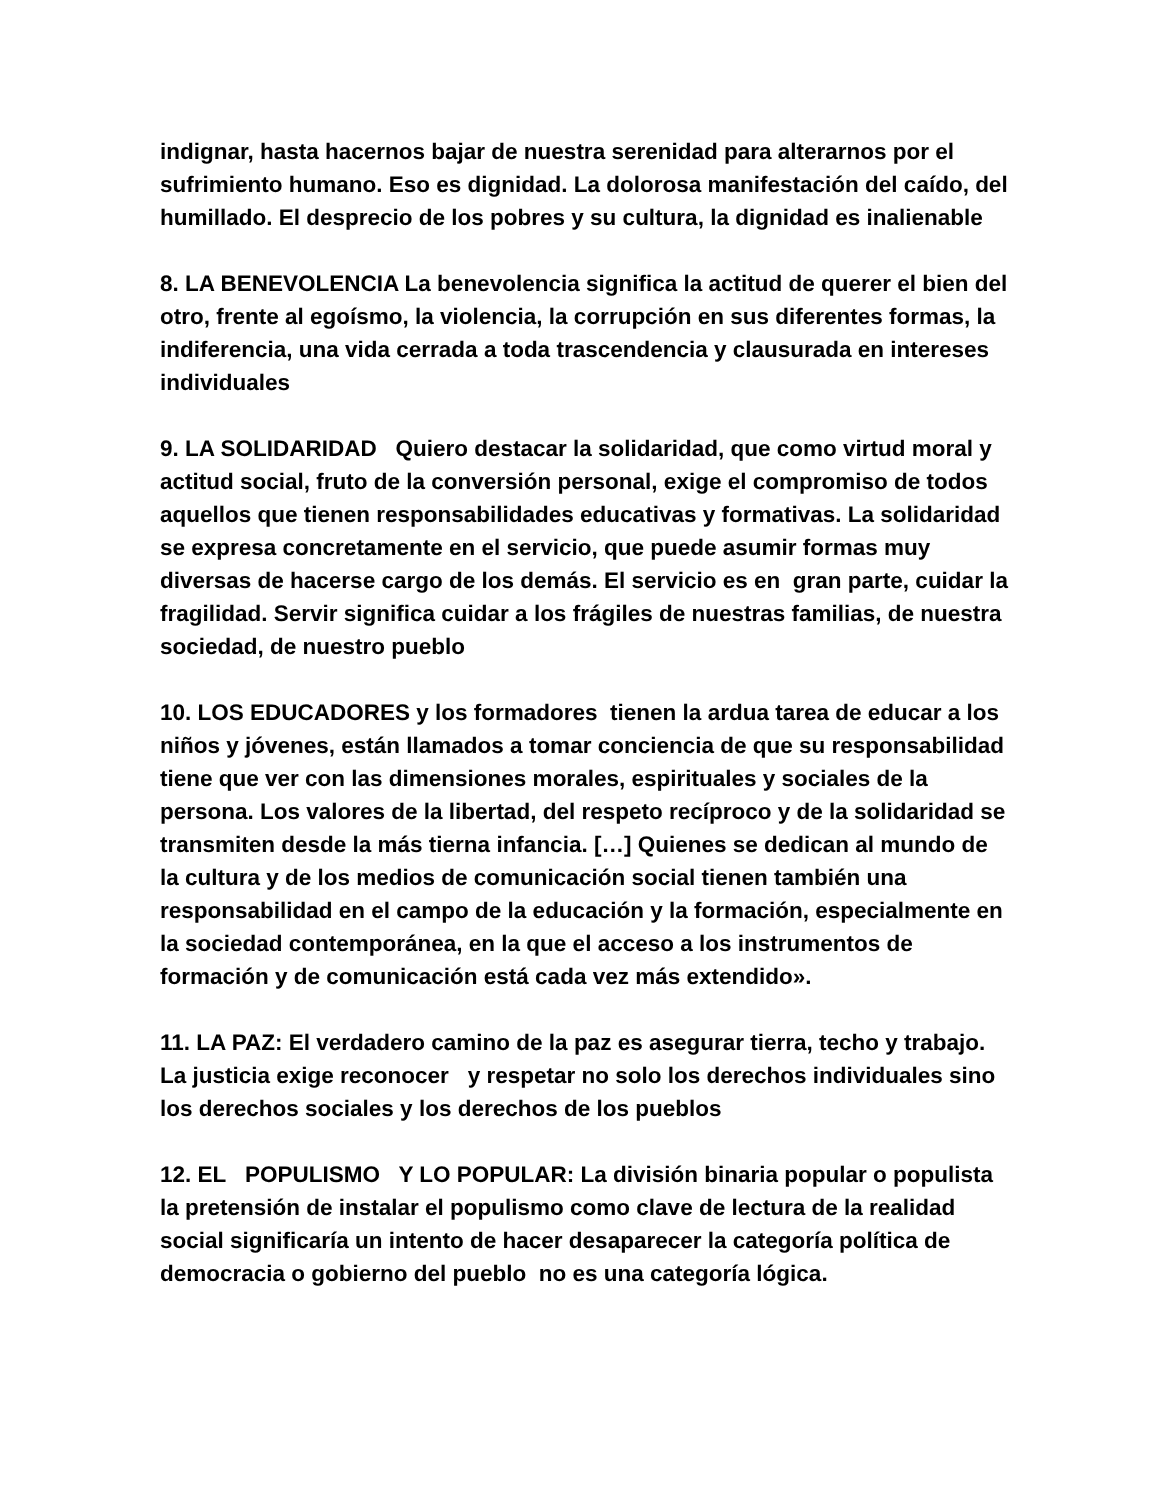indignar, hasta hacernos bajar de nuestra serenidad para alterarnos por el sufrimiento humano. Eso es dignidad. La dolorosa manifestación del caído, del humillado. El desprecio de los pobres y su cultura, la dignidad es inalienable
8. LA BENEVOLENCIA La benevolencia significa la actitud de querer el bien del otro, frente al egoísmo, la violencia, la corrupción en sus diferentes formas, la indiferencia, una vida cerrada a toda trascendencia y clausurada en intereses individuales
9. LA SOLIDARIDAD Quiero destacar la solidaridad, que como virtud moral y actitud social, fruto de la conversión personal, exige el compromiso de todos aquellos que tienen responsabilidades educativas y formativas. La solidaridad se expresa concretamente en el servicio, que puede asumir formas muy diversas de hacerse cargo de los demás. El servicio es en gran parte, cuidar la fragilidad. Servir significa cuidar a los frágiles de nuestras familias, de nuestra sociedad, de nuestro pueblo
10. LOS EDUCADORES y los formadores tienen la ardua tarea de educar a los niños y jóvenes, están llamados a tomar conciencia de que su responsabilidad tiene que ver con las dimensiones morales, espirituales y sociales de la persona. Los valores de la libertad, del respeto recíproco y de la solidaridad se transmiten desde la más tierna infancia. […] Quienes se dedican al mundo de la cultura y de los medios de comunicación social tienen también una responsabilidad en el campo de la educación y la formación, especialmente en la sociedad contemporánea, en la que el acceso a los instrumentos de formación y de comunicación está cada vez más extendido».
11. LA PAZ: El verdadero camino de la paz es asegurar tierra, techo y trabajo. La justicia exige reconocer y respetar no solo los derechos individuales sino los derechos sociales y los derechos de los pueblos
12. EL POPULISMO Y LO POPULAR: La división binaria popular o populista la pretensión de instalar el populismo como clave de lectura de la realidad social significaría un intento de hacer desaparecer la categoría política de democracia o gobierno del pueblo no es una categoría lógica.